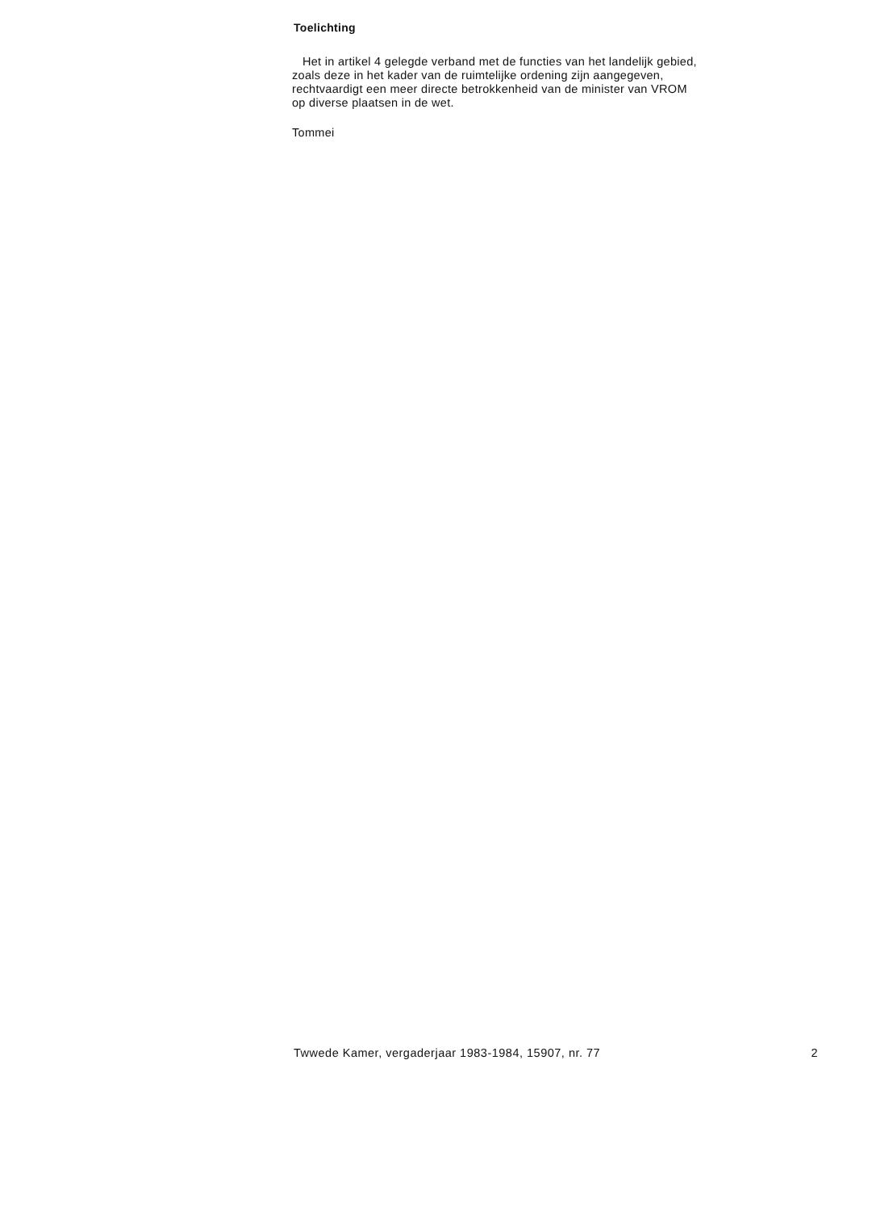Toelichting
Het in artikel 4 gelegde verband met de functies van het landelijk gebied,
zoals deze in het kader van de ruimtelijke ordening zijn aangegeven,
rechtvaardigt een meer directe betrokkenheid van de minister van VROM
op diverse plaatsen in de wet.
Tommei
Twwede Kamer, vergaderjaar 1983-1984, 15907, nr. 77 2